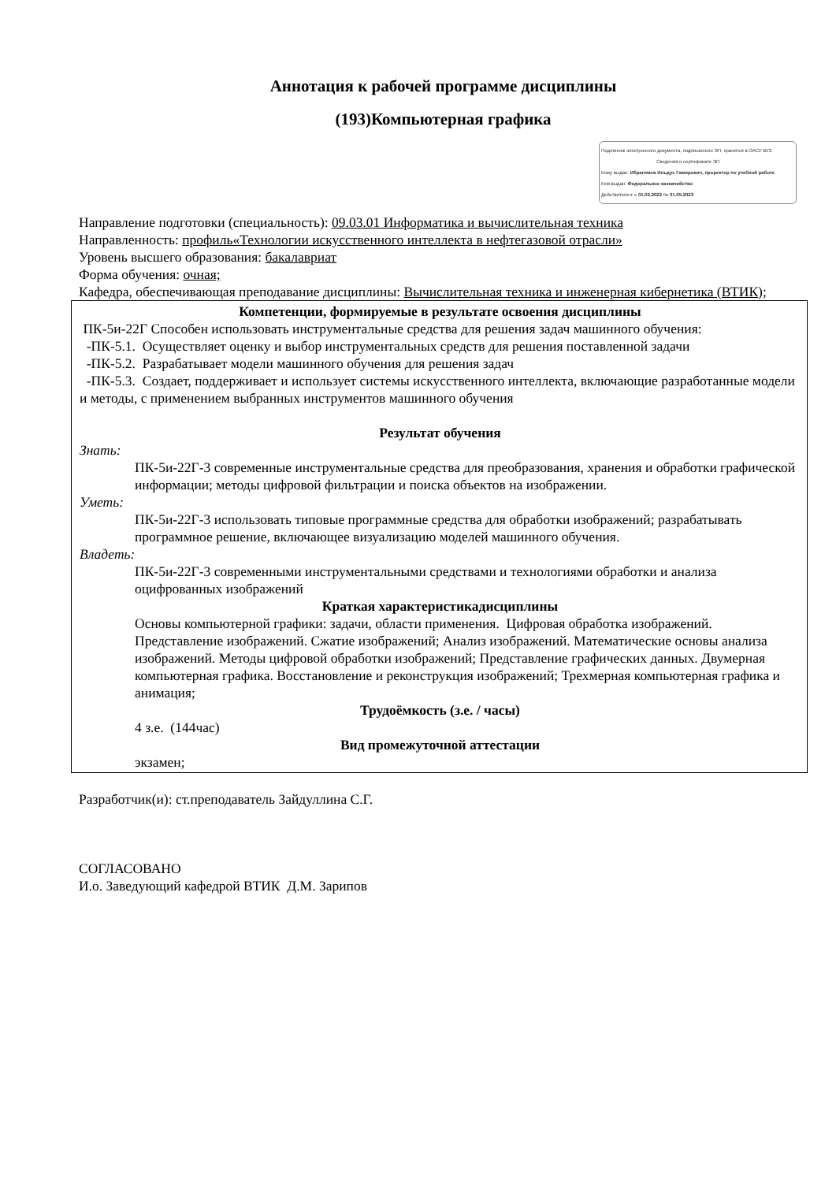Аннотация к рабочей программе дисциплины
(193)Компьютерная графика
Подлинник электронного документа, подписанного ЭП, хранится в ОАСУ ВУЗ
Сведения о сертификате ЭП
Кому выдан: Ибрагимов Ильдус Гамирович, проректор по учебной работе
Кем выдан: Федеральное казначейство
Действителен: с 01.02.2022 по 01.05.2023
Направление подготовки (специальность): 09.03.01 Информатика и вычислительная техника
Направленность: профиль«Технологии искусственного интеллекта в нефтегазовой отрасли»
Уровень высшего образования: бакалавриат
Форма обучения: очная;
Кафедра, обеспечивающая преподавание дисциплины: Вычислительная техника и инженерная кибернетика (ВТИК);
Компетенции, формируемые в результате освоения дисциплины
ПК-5и-22Г Способен использовать инструментальные средства для решения задач машинного обучения:
-ПК-5.1. Осуществляет оценку и выбор инструментальных средств для решения поставленной задачи
-ПК-5.2. Разрабатывает модели машинного обучения для решения задач
-ПК-5.3. Создает, поддерживает и использует системы искусственного интеллекта, включающие разработанные модели и методы, с применением выбранных инструментов машинного обучения
Результат обучения
Знать:
ПК-5и-22Г-3 современные инструментальные средства для преобразования, хранения и обработки графической информации; методы цифровой фильтрации и поиска объектов на изображении.
Уметь:
ПК-5и-22Г-3 использовать типовые программные средства для обработки изображений; разрабатывать программное решение, включающее визуализацию моделей машинного обучения.
Владеть:
ПК-5и-22Г-3 современными инструментальными средствами и технологиями обработки и анализа оцифрованных изображений
Краткая характеристикадисциплины
Основы компьютерной графики: задачи, области применения. Цифровая обработка изображений. Представление изображений. Сжатие изображений; Анализ изображений. Математические основы анализа изображений. Методы цифровой обработки изображений; Представление графических данных. Двумерная компьютерная графика. Восстановление и реконструкция изображений; Трехмерная компьютерная графика и анимация;
Трудоёмкость (з.е. / часы)
4 з.е. (144час)
Вид промежуточной аттестации
экзамен;
Разработчик(и): ст.преподаватель Зайдуллина С.Г.
СОГЛАСОВАНО
И.о. Заведующий кафедрой ВТИК Д.М. Зарипов